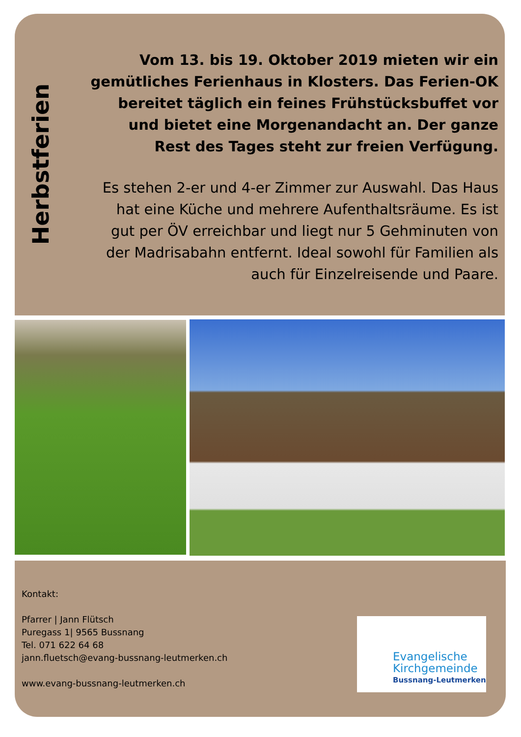Herbstferien
Vom 13. bis 19. Oktober 2019 mieten wir ein gemütliches Ferienhaus in Klosters. Das Ferien-OK bereitet täglich ein feines Frühstücksbuffet vor und bietet eine Morgenandacht an. Der ganze Rest des Tages steht zur freien Verfügung.
Es stehen 2-er und 4-er Zimmer zur Auswahl. Das Haus hat eine Küche und mehrere Aufenthaltsräume. Es ist gut per ÖV erreichbar und liegt nur 5 Gehminuten von der Madrisabahn entfernt. Ideal sowohl für Familien als auch für Einzelreisende und Paare.
Kontakt:
Pfarrer | Jann Flütsch
Puregass 1| 9565 Bussnang
Tel. 071 622 64 68
jann.fluetsch@evang-bussnang-leutmerken.ch
www.evang-bussnang-leutmerken.ch
Evangelische
Kirchgemeinde
Bussnang-Leutmerken